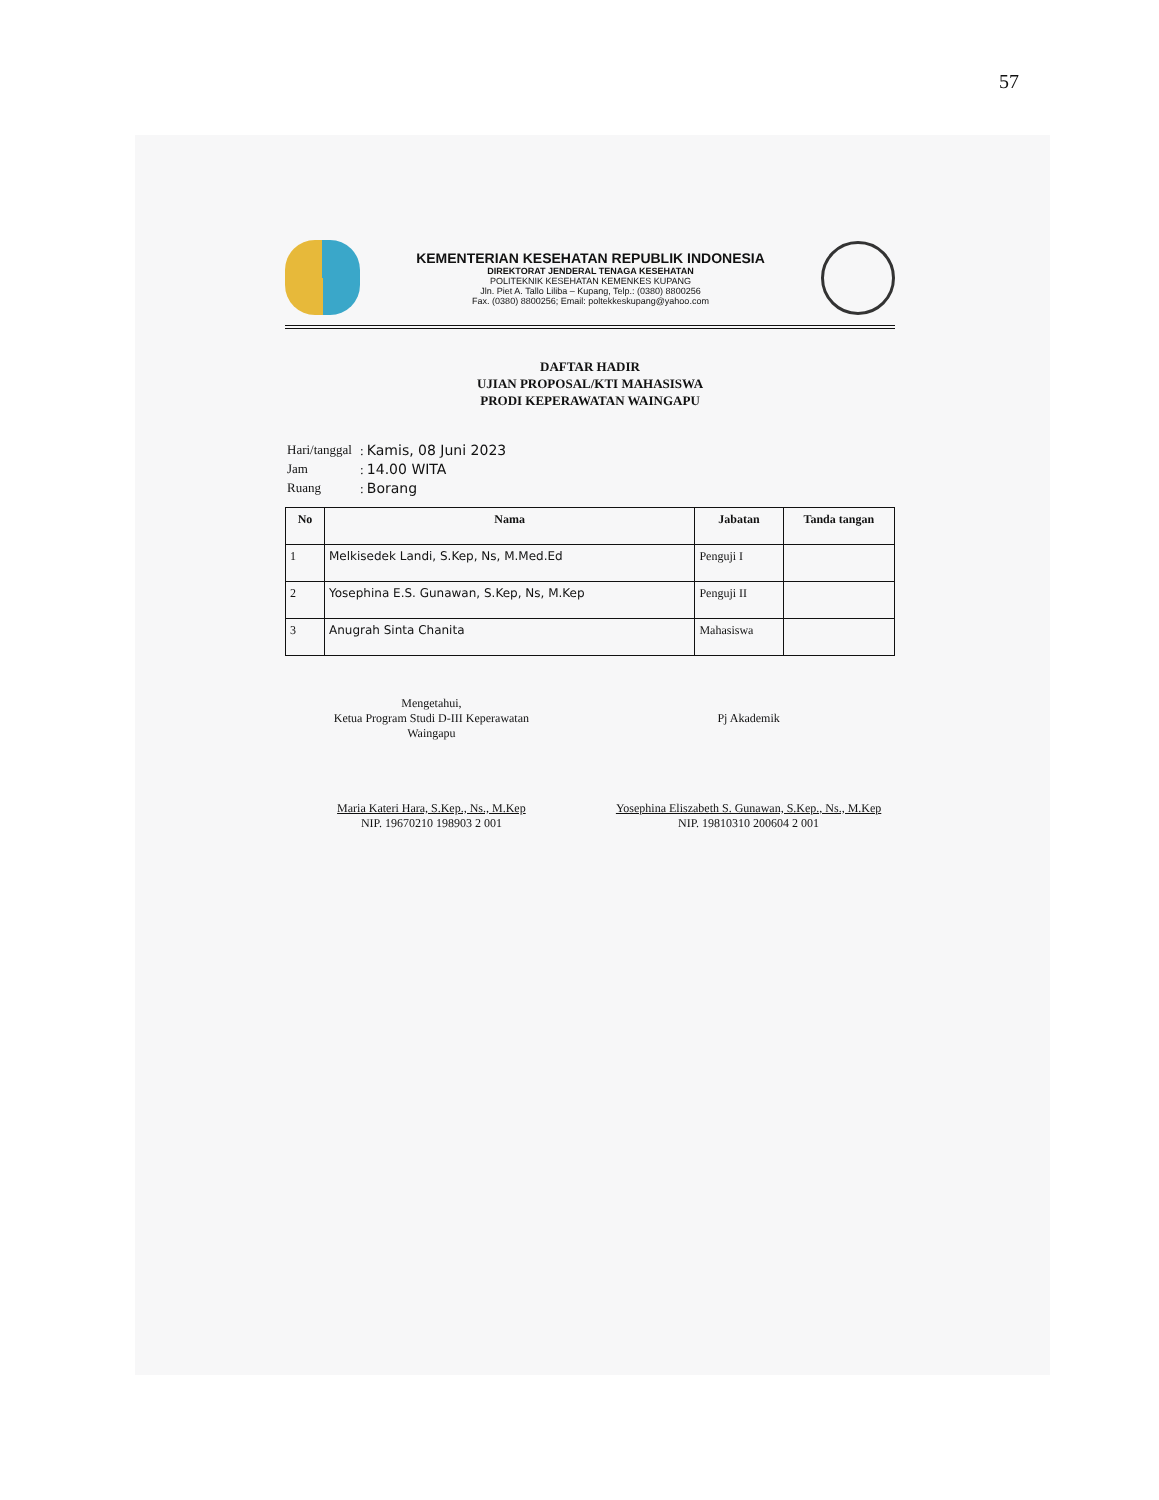57
KEMENTERIAN KESEHATAN REPUBLIK INDONESIA
DIREKTORAT JENDERAL TENAGA KESEHATAN
POLITEKNIK KESEHATAN KEMENKES KUPANG
Jln. Piet A. Tallo Liliba – Kupang, Telp.: (0380) 8800256
Fax. (0380) 8800256; Email: poltekkeskupang@yahoo.com
DAFTAR HADIR
UJIAN PROPOSAL/KTI MAHASISWA
PRODI KEPERAWATAN WAINGAPU
| Hari/tanggal | : Kamis, 08 Juni 2023 |
| Jam | : 14.00 WITA |
| Ruang | : Borang |
| No | Nama | Jabatan | Tanda tangan |
| --- | --- | --- | --- |
| 1 | Melkisedek Landi, S.Kep, Ns, M.Med.Ed | Penguji I | |
| 2 | Yosephina E.S. Gunawan, S.Kep, Ns, M.Kep | Penguji II | |
| 3 | Anugrah Sinta Chanita | Mahasiswa | |
Mengetahui,
Ketua Program Studi D-III Keperawatan
Waingapu
Maria Kateri Hara, S.Kep., Ns., M.Kep
NIP. 19670210 198903 2 001
Pj Akademik
Yosephina Eliszabeth S. Gunawan, S.Kep., Ns., M.Kep
NIP. 19810310 200604 2 001